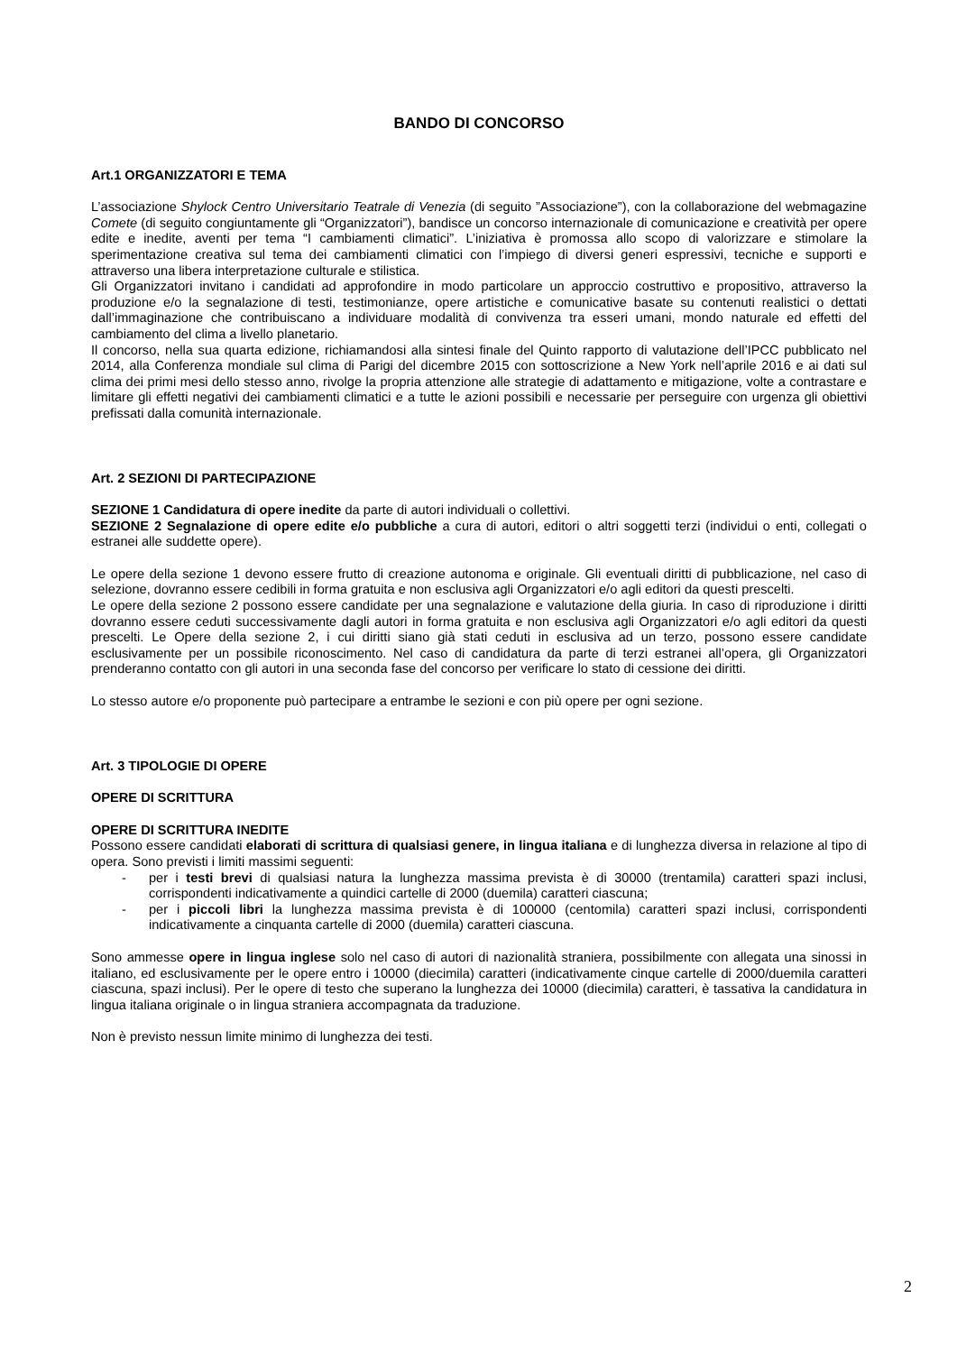BANDO DI CONCORSO
Art.1 ORGANIZZATORI E TEMA
L’associazione Shylock Centro Universitario Teatrale di Venezia (di seguito ”Associazione”), con la collaborazione del webmagazine Comete (di seguito congiuntamente gli “Organizzatori”), bandisce un concorso internazionale di comunicazione e creatività per opere edite e inedite, aventi per tema “I cambiamenti climatici”. L’iniziativa è promossa allo scopo di valorizzare e stimolare la sperimentazione creativa sul tema dei cambiamenti climatici con l’impiego di diversi generi espressivi, tecniche e supporti e attraverso una libera interpretazione culturale e stilistica.
Gli Organizzatori invitano i candidati ad approfondire in modo particolare un approccio costruttivo e propositivo, attraverso la produzione e/o la segnalazione di testi, testimonianze, opere artistiche e comunicative basate su contenuti realistici o dettati dall’immaginazione che contribuiscano a individuare modalità di convivenza tra esseri umani, mondo naturale ed effetti del cambiamento del clima a livello planetario.
Il concorso, nella sua quarta edizione, richiamandosi alla sintesi finale del Quinto rapporto di valutazione dell’IPCC pubblicato nel 2014, alla Conferenza mondiale sul clima di Parigi del dicembre 2015 con sottoscrizione a New York nell’aprile 2016 e ai dati sul clima dei primi mesi dello stesso anno, rivolge la propria attenzione alle strategie di adattamento e mitigazione, volte a contrastare e limitare gli effetti negativi dei cambiamenti climatici e a tutte le azioni possibili e necessarie per perseguire con urgenza gli obiettivi prefissati dalla comunità internazionale.
Art. 2 SEZIONI DI PARTECIPAZIONE
SEZIONE 1 Candidatura di opere inedite da parte di autori individuali o collettivi.
SEZIONE 2 Segnalazione di opere edite e/o pubbliche a cura di autori, editori o altri soggetti terzi (individui o enti, collegati o estranei alle suddette opere).
Le opere della sezione 1 devono essere frutto di creazione autonoma e originale. Gli eventuali diritti di pubblicazione, nel caso di selezione, dovranno essere cedibili in forma gratuita e non esclusiva agli Organizzatori e/o agli editori da questi prescelti.
Le opere della sezione 2 possono essere candidate per una segnalazione e valutazione della giuria. In caso di riproduzione i diritti dovranno essere ceduti successivamente dagli autori in forma gratuita e non esclusiva agli Organizzatori e/o agli editori da questi prescelti. Le Opere della sezione 2, i cui diritti siano già stati ceduti in esclusiva ad un terzo, possono essere candidate esclusivamente per un possibile riconoscimento. Nel caso di candidatura da parte di terzi estranei all’opera, gli Organizzatori prenderanno contatto con gli autori in una seconda fase del concorso per verificare lo stato di cessione dei diritti.
Lo stesso autore e/o proponente può partecipare a entrambe le sezioni e con più opere per ogni sezione.
Art. 3 TIPOLOGIE DI OPERE
OPERE DI SCRITTURA
OPERE DI SCRITTURA INEDITE
Possono essere candidati elaborati di scrittura di qualsiasi genere, in lingua italiana e di lunghezza diversa in relazione al tipo di opera. Sono previsti i limiti massimi seguenti:
- per i testi brevi di qualsiasi natura la lunghezza massima prevista è di 30000 (trentamila) caratteri spazi inclusi, corrispondenti indicativamente a quindici cartelle di 2000 (duemila) caratteri ciascuna;
- per i piccoli libri la lunghezza massima prevista è di 100000 (centomila) caratteri spazi inclusi, corrispondenti indicativamente a cinquanta cartelle di 2000 (duemila) caratteri ciascuna.
Sono ammesse opere in lingua inglese solo nel caso di autori di nazionalità straniera, possibilmente con allegata una sinossi in italiano, ed esclusivamente per le opere entro i 10000 (diecimila) caratteri (indicativamente cinque cartelle di 2000/duemila caratteri ciascuna, spazi inclusi). Per le opere di testo che superano la lunghezza dei 10000 (diecimila) caratteri, è tassativa la candidatura in lingua italiana originale o in lingua straniera accompagnata da traduzione.
Non è previsto nessun limite minimo di lunghezza dei testi.
2